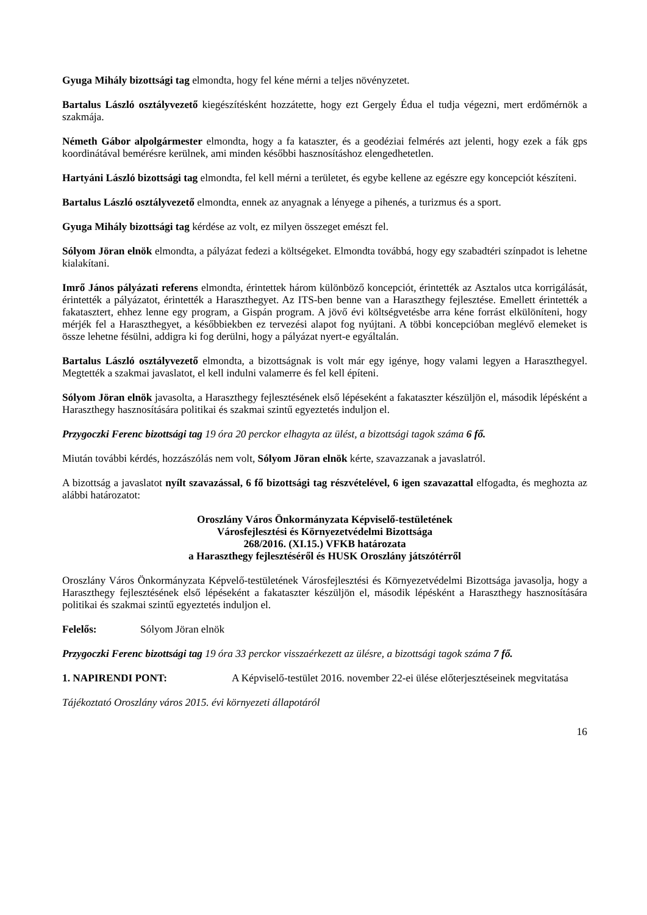Gyuga Mihály bizottsági tag elmondta, hogy fel kéne mérni a teljes növényzetet.
Bartalus László osztályvezető kiegészítésként hozzátette, hogy ezt Gergely Édua el tudja végezni, mert erdőmérnök a szakmája.
Németh Gábor alpolgármester elmondta, hogy a fa kataszter, és a geodéziai felmérés azt jelenti, hogy ezek a fák gps koordinátával bemérésre kerülnek, ami minden későbbi hasznosításhoz elengedhetetlen.
Hartyáni László bizottsági tag elmondta, fel kell mérni a területet, és egybe kellene az egészre egy koncepciót készíteni.
Bartalus László osztályvezető elmondta, ennek az anyagnak a lényege a pihenés, a turizmus és a sport.
Gyuga Mihály bizottsági tag kérdése az volt, ez milyen összeget emészt fel.
Sólyom Jöran elnök elmondta, a pályázat fedezi a költségeket. Elmondta továbbá, hogy egy szabadtéri színpadot is lehetne kialakítani.
Imrő János pályázati referens elmondta, érintettek három különböző koncepciót, érintették az Asztalos utca korrigálását, érintették a pályázatot, érintették a Haraszthegyet. Az ITS-ben benne van a Haraszthegy fejlesztése. Emellett érintették a fakatasztert, ehhez lenne egy program, a Gispán program. A jövő évi költségvetésbe arra kéne forrást elkülöníteni, hogy mérjék fel a Haraszthegyet, a későbbiekben ez tervezési alapot fog nyújtani. A többi koncepcióban meglévő elemeket is össze lehetne fésülni, addigra ki fog derülni, hogy a pályázat nyert-e egyáltalán.
Bartalus László osztályvezető elmondta, a bizottságnak is volt már egy igénye, hogy valami legyen a Haraszthegyel. Megtették a szakmai javaslatot, el kell indulni valamerre és fel kell építeni.
Sólyom Jöran elnök javasolta, a Haraszthegy fejlesztésének első lépéseként a fakataszter készüljön el, második lépésként a Haraszthegy hasznosítására politikai és szakmai szintű egyeztetés induljon el.
Przygoczki Ferenc bizottsági tag 19 óra 20 perckor elhagyta az ülést, a bizottsági tagok száma 6 fő.
Miután további kérdés, hozzászólás nem volt, Sólyom Jöran elnök kérte, szavazzanak a javaslatról.
A bizottság a javaslatot nyílt szavazással, 6 fő bizottsági tag részvételével, 6 igen szavazattal elfogadta, és meghozta az alábbi határozatot:
Oroszlány Város Önkormányzata Képviselő-testületének
Városfejlesztési és Környezetvédelmi Bizottsága
268/2016. (XI.15.) VFKB határozata
a Haraszthegy fejlesztéséről és HUSK Oroszlány játszótérről
Oroszlány Város Önkormányzata Képvelő-testületének Városfejlesztési és Környezetvédelmi Bizottsága javasolja, hogy a Haraszthegy fejlesztésének első lépéseként a fakataszter készüljön el, második lépésként a Haraszthegy hasznosítására politikai és szakmai szintű egyeztetés induljon el.
Felelős: Sólyom Jöran elnök
Przygoczki Ferenc bizottsági tag 19 óra 33 perckor visszaérkezett az ülésre, a bizottsági tagok száma 7 fő.
1. NAPIRENDI PONT: A Képviselő-testület 2016. november 22-ei ülése előterjesztéseinek megvitatása
Tájékoztató Oroszlány város 2015. évi környezeti állapotáról
16